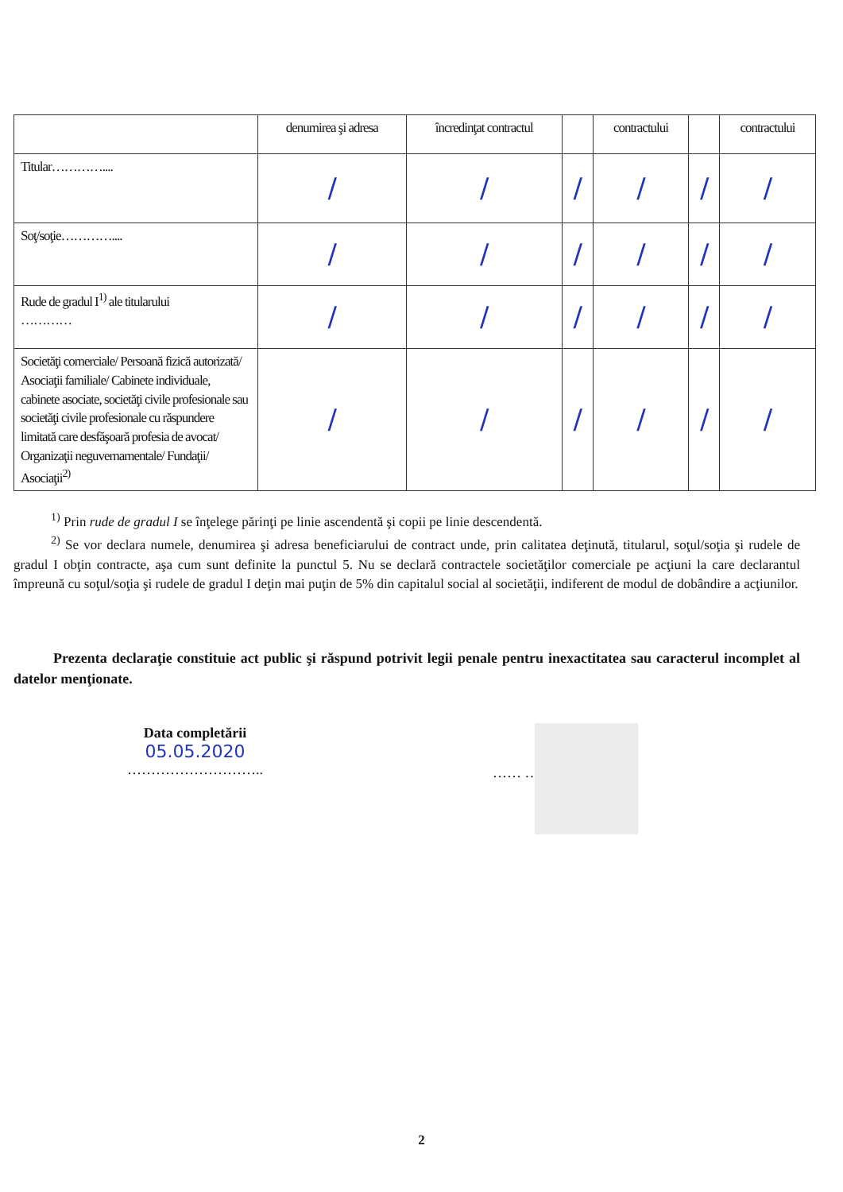| | denumirea şi adresa | încredinţat contractul | | contractului | | contractului |
| Titular………….... | / | / | / | / | / | / |
| Soţ/soţie………….... | / | / | / | / | / | / |
| Rude de gradul I<sup>1)</sup> ale titularului ………… | / | / | / | / | / | / |
| Societăţi comerciale/ Persoană fizică autorizată/ Asociaţii familiale/ Cabinete individuale, cabinete asociate, societăţi civile profesionale sau societăţi civile profesionale cu răspundere limitată care desfăşoară profesia de avocat/ Organizaţii neguvernamentale/ Fundaţii/ Asociaţii<sup>2)</sup> | / | / | / | / | / | / |
<sup>1)</sup> Prin rude de gradul I se înţelege părinţi pe linie ascendentă şi copii pe linie descendentă.
<sup>2)</sup> Se vor declara numele, denumirea şi adresa beneficiarului de contract unde, prin calitatea deţinută, titularul, soţul/soţia şi rudele de gradul I obţin contracte, aşa cum sunt definite la punctul 5. Nu se declară contractele societăţilor comerciale pe acţiuni la care declarantul împreună cu soţul/soţia şi rudele de gradul I deţin mai puţin de 5% din capitalul social al societăţii, indiferent de modul de dobândire a acţiunilor.
Prezenta declaraţie constituie act public şi răspund potrivit legii penale pentru inexactitatea sau caracterul incomplet al datelor menţionate.
Data completării
05.05.2020
………………………..
…… …………
2